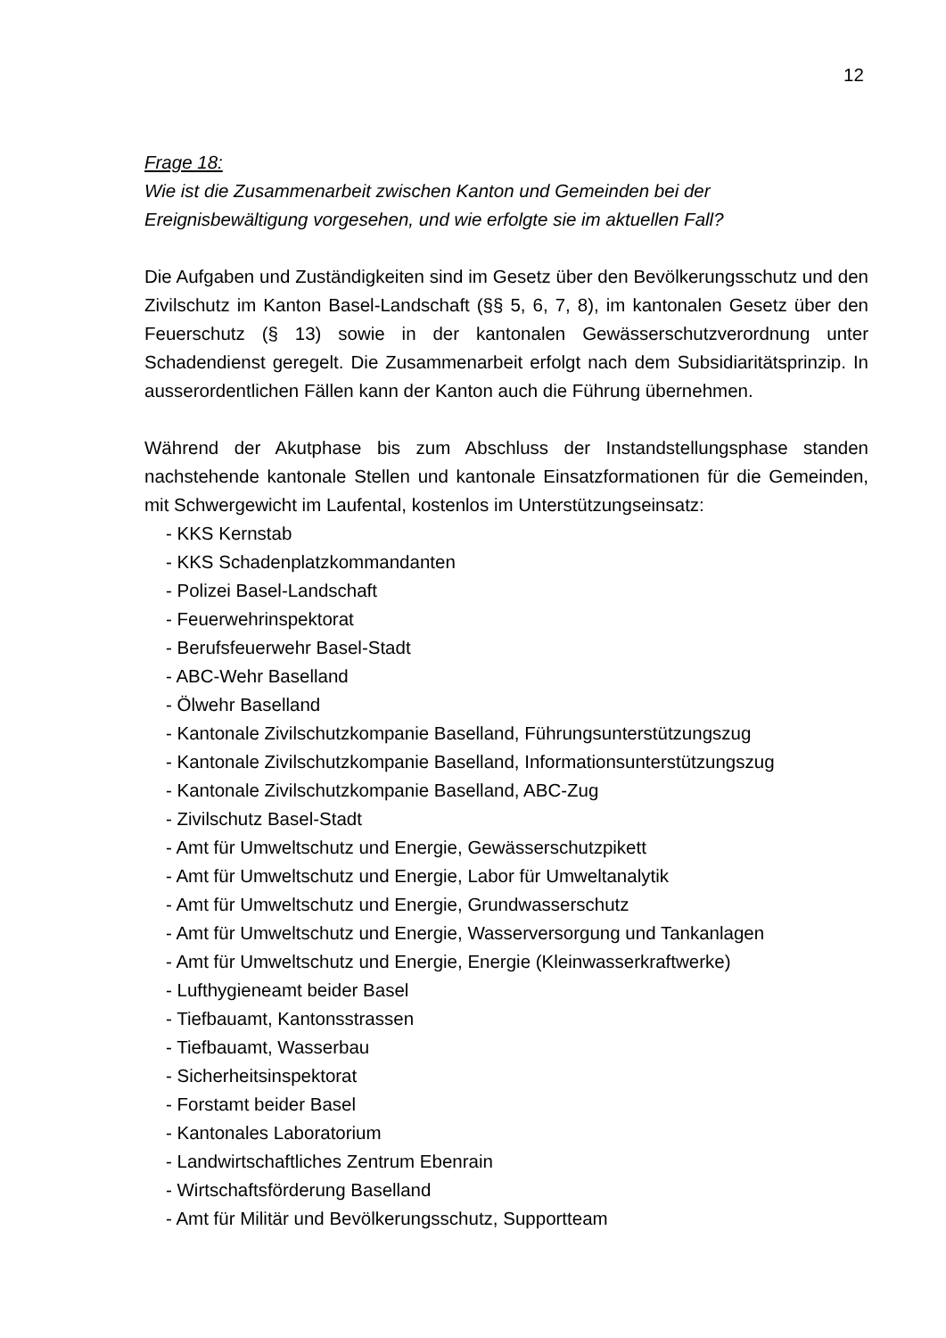12
Frage 18:
Wie ist die Zusammenarbeit zwischen Kanton und Gemeinden bei der Ereignisbewältigung vorgesehen, und wie erfolgte sie im aktuellen Fall?
Die Aufgaben und Zuständigkeiten sind im Gesetz über den Bevölkerungsschutz und den Zivilschutz im Kanton Basel-Landschaft (§§ 5, 6, 7, 8), im kantonalen Gesetz über den Feuerschutz (§ 13) sowie in der kantonalen Gewässerschutzverordnung unter Schadendienst geregelt. Die Zusammenarbeit erfolgt nach dem Subsidiaritätsprinzip. In ausserordentlichen Fällen kann der Kanton auch die Führung übernehmen.
Während der Akutphase bis zum Abschluss der Instandstellungsphase standen nachstehende kantonale Stellen und kantonale Einsatzformationen für die Gemeinden, mit Schwergewicht im Laufental, kostenlos im Unterstützungseinsatz:
- KKS Kernstab
- KKS Schadenplatzkommandanten
- Polizei Basel-Landschaft
- Feuerwehrinspektorat
- Berufsfeuerwehr Basel-Stadt
- ABC-Wehr Baselland
- Ölwehr Baselland
- Kantonale Zivilschutzkompanie Baselland, Führungsunterstützungszug
- Kantonale Zivilschutzkompanie Baselland, Informationsunterstützungszug
- Kantonale Zivilschutzkompanie Baselland, ABC-Zug
- Zivilschutz Basel-Stadt
- Amt für Umweltschutz und Energie, Gewässerschutzpikett
- Amt für Umweltschutz und Energie, Labor für Umweltanalytik
- Amt für Umweltschutz und Energie, Grundwasserschutz
- Amt für Umweltschutz und Energie, Wasserversorgung und Tankanlagen
- Amt für Umweltschutz und Energie, Energie (Kleinwasserkraftwerke)
- Lufthygieneamt beider Basel
- Tiefbauamt, Kantonsstrassen
- Tiefbauamt, Wasserbau
- Sicherheitsinspektorat
- Forstamt beider Basel
- Kantonales Laboratorium
- Landwirtschaftliches Zentrum Ebenrain
- Wirtschaftsförderung Baselland
- Amt für Militär und Bevölkerungsschutz, Supportteam